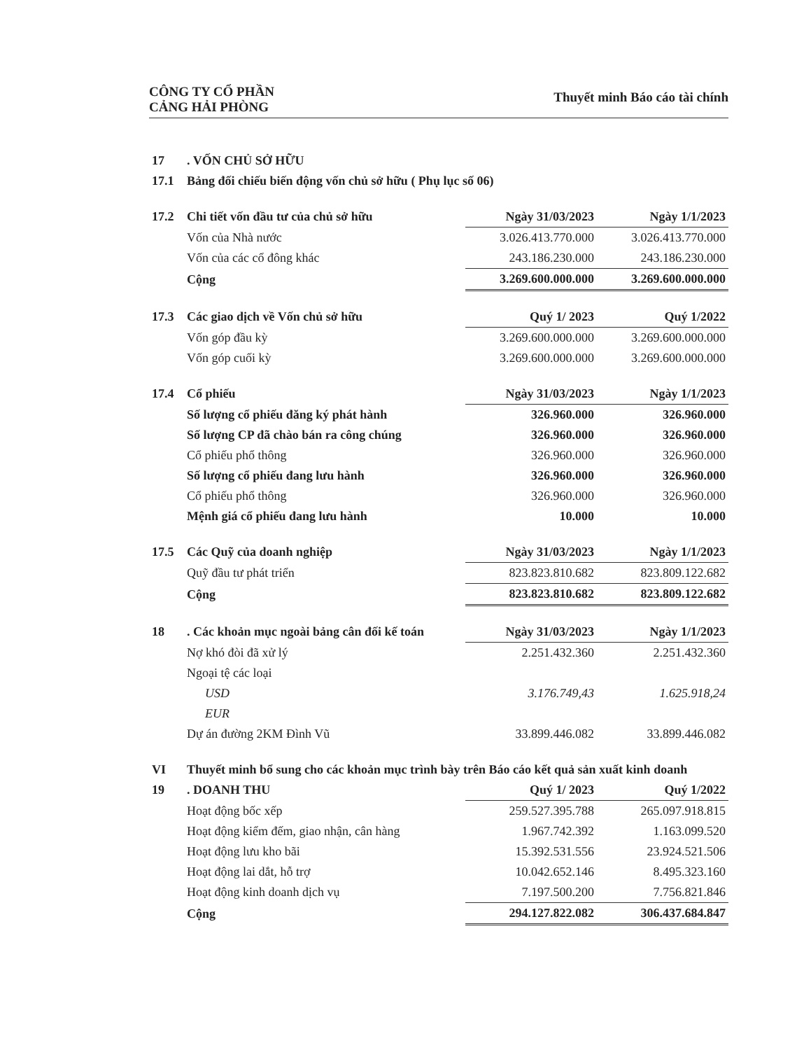CÔNG TY CỔ PHẦN
CẢNG HẢI PHÒNG
Thuyết minh Báo cáo tài chính
| 17 | . VỐN CHỦ SỞ HỮU | | |
| 17.1 | Bảng đối chiếu biến động vốn chủ sở hữu ( Phụ lục số 06) | | |
| 17.2 | Chi tiết vốn đầu tư của chủ sở hữu | Ngày 31/03/2023 | Ngày 1/1/2023 |
| | Vốn của Nhà nước | 3.026.413.770.000 | 3.026.413.770.000 |
| | Vốn của các cổ đông khác | 243.186.230.000 | 243.186.230.000 |
| | Cộng | 3.269.600.000.000 | 3.269.600.000.000 |
| 17.3 | Các giao dịch về Vốn chủ sở hữu | Quý 1/ 2023 | Quý 1/2022 |
| | Vốn góp đầu kỳ | 3.269.600.000.000 | 3.269.600.000.000 |
| | Vốn góp cuối kỳ | 3.269.600.000.000 | 3.269.600.000.000 |
| 17.4 | Cổ phiếu | Ngày 31/03/2023 | Ngày 1/1/2023 |
| | Số lượng cổ phiếu đăng ký phát hành | 326.960.000 | 326.960.000 |
| | Số lượng CP đã chào bán ra công chúng | 326.960.000 | 326.960.000 |
| | Cổ phiếu phổ thông | 326.960.000 | 326.960.000 |
| | Số lượng cổ phiếu đang lưu hành | 326.960.000 | 326.960.000 |
| | Cổ phiếu phổ thông | 326.960.000 | 326.960.000 |
| | Mệnh giá cổ phiếu đang lưu hành | 10.000 | 10.000 |
| 17.5 | Các Quỹ của doanh nghiệp | Ngày 31/03/2023 | Ngày 1/1/2023 |
| | Quỹ đầu tư phát triển | 823.823.810.682 | 823.809.122.682 |
| | Cộng | 823.823.810.682 | 823.809.122.682 |
| 18 | . Các khoản mục ngoài bảng cân đối kế toán | Ngày 31/03/2023 | Ngày 1/1/2023 |
| | Nợ khó đòi đã xử lý | 2.251.432.360 | 2.251.432.360 |
| | Ngoại tệ các loại | | |
| | USD | 3.176.749,43 | 1.625.918,24 |
| | EUR | | |
| | Dự án đường 2KM Đình Vũ | 33.899.446.082 | 33.899.446.082 |
| VI | Thuyết minh bổ sung cho các khoản mục trình bày trên Báo cáo kết quả sản xuất kinh doanh | | |
| 19 | . DOANH THU | Quý 1/ 2023 | Quý 1/2022 |
| | Hoạt động bốc xếp | 259.527.395.788 | 265.097.918.815 |
| | Hoạt động kiểm đếm, giao nhận, cân hàng | 1.967.742.392 | 1.163.099.520 |
| | Hoạt động lưu kho bãi | 15.392.531.556 | 23.924.521.506 |
| | Hoạt động lai dắt, hỗ trợ | 10.042.652.146 | 8.495.323.160 |
| | Hoạt động kinh doanh dịch vụ | 7.197.500.200 | 7.756.821.846 |
| | Cộng | 294.127.822.082 | 306.437.684.847 |